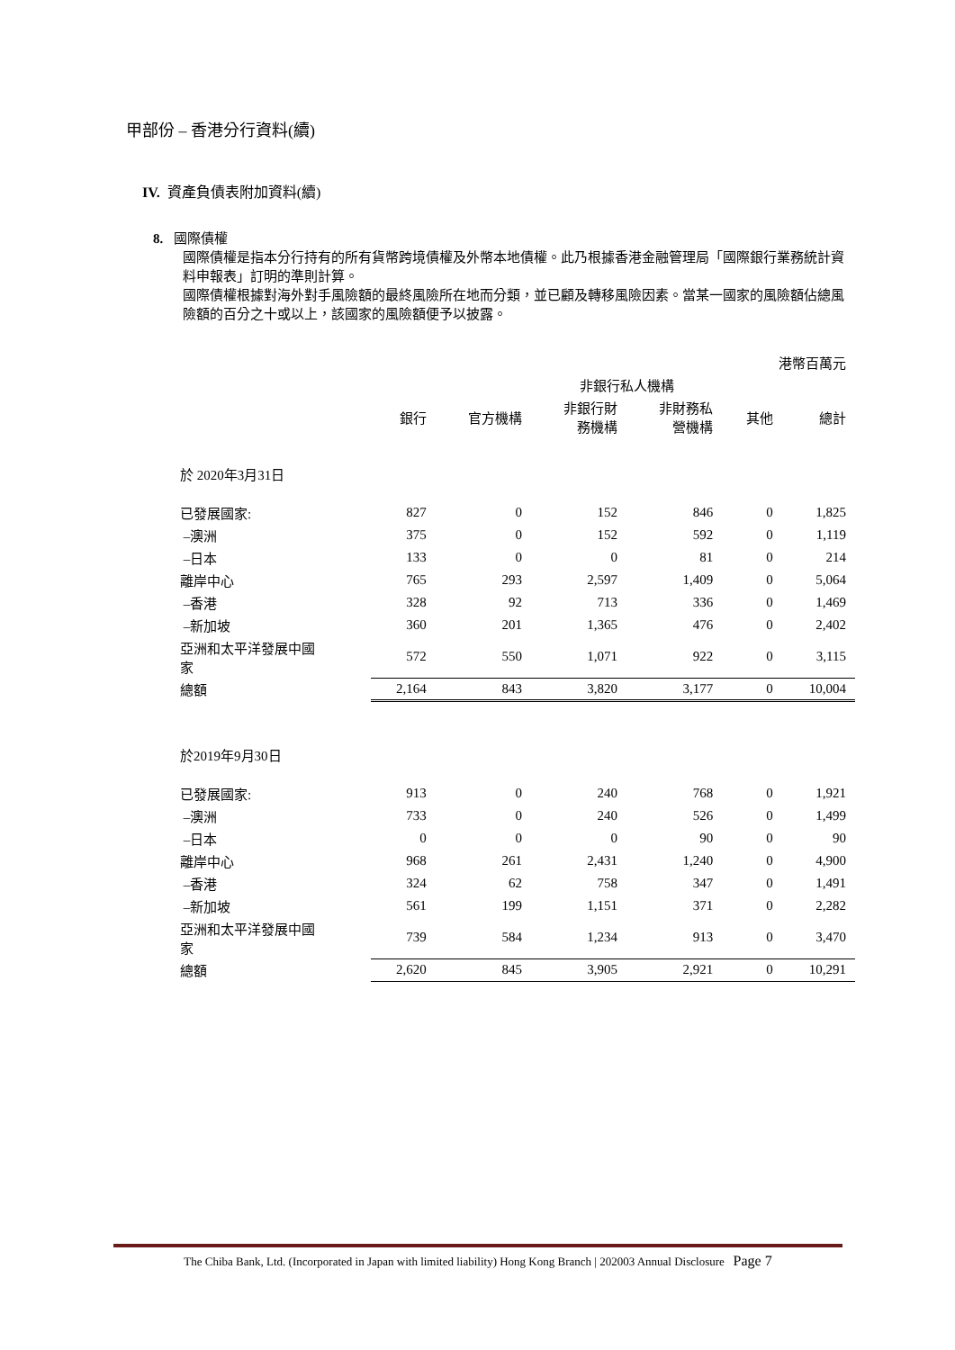甲部份 – 香港分行資料(續)
IV. 資產負債表附加資料(續)
8. 國際債權
國際債權是指本分行持有的所有貨幣跨境債權及外幣本地債權。此乃根據香港金融管理局「國際銀行業務統計資料申報表」訂明的準則計算。
國際債權根據對海外對手風險額的最終風險所在地而分類，並已顧及轉移風險因素。當某一國家的風險額佔總風險額的百分之十或以上，該國家的風險額便予以披露。
| | 港幣百萬元 | | | | | |
| | | | 非銀行私人機構 | | | |
| | 銀行 | 官方機構 | 非銀行財 務機構 | 非財務私 營機構 | 其他 | 總計 |
| 於 2020年3月31日 | | | | | | |
| 已發展國家: | 827 | 0 | 152 | 846 | 0 | 1,825 |
| –澳洲 | 375 | 0 | 152 | 592 | 0 | 1,119 |
| –日本 | 133 | 0 | 0 | 81 | 0 | 214 |
| 離岸中心 | 765 | 293 | 2,597 | 1,409 | 0 | 5,064 |
| –香港 | 328 | 92 | 713 | 336 | 0 | 1,469 |
| –新加坡 | 360 | 201 | 1,365 | 476 | 0 | 2,402 |
| 亞洲和太平洋發展中國 家 | 572 | 550 | 1,071 | 922 | 0 | 3,115 |
| 總額 | 2,164 | 843 | 3,820 | 3,177 | 0 | 10,004 |
| 於2019年9月30日 | | | | | | |
| 已發展國家: | 913 | 0 | 240 | 768 | 0 | 1,921 |
| –澳洲 | 733 | 0 | 240 | 526 | 0 | 1,499 |
| –日本 | 0 | 0 | 0 | 90 | 0 | 90 |
| 離岸中心 | 968 | 261 | 2,431 | 1,240 | 0 | 4,900 |
| –香港 | 324 | 62 | 758 | 347 | 0 | 1,491 |
| –新加坡 | 561 | 199 | 1,151 | 371 | 0 | 2,282 |
| 亞洲和太平洋發展中國 家 | 739 | 584 | 1,234 | 913 | 0 | 3,470 |
| 總額 | 2,620 | 845 | 3,905 | 2,921 | 0 | 10,291 |
The Chiba Bank, Ltd. (Incorporated in Japan with limited liability) Hong Kong Branch | 202003 Annual Disclosure Page 7